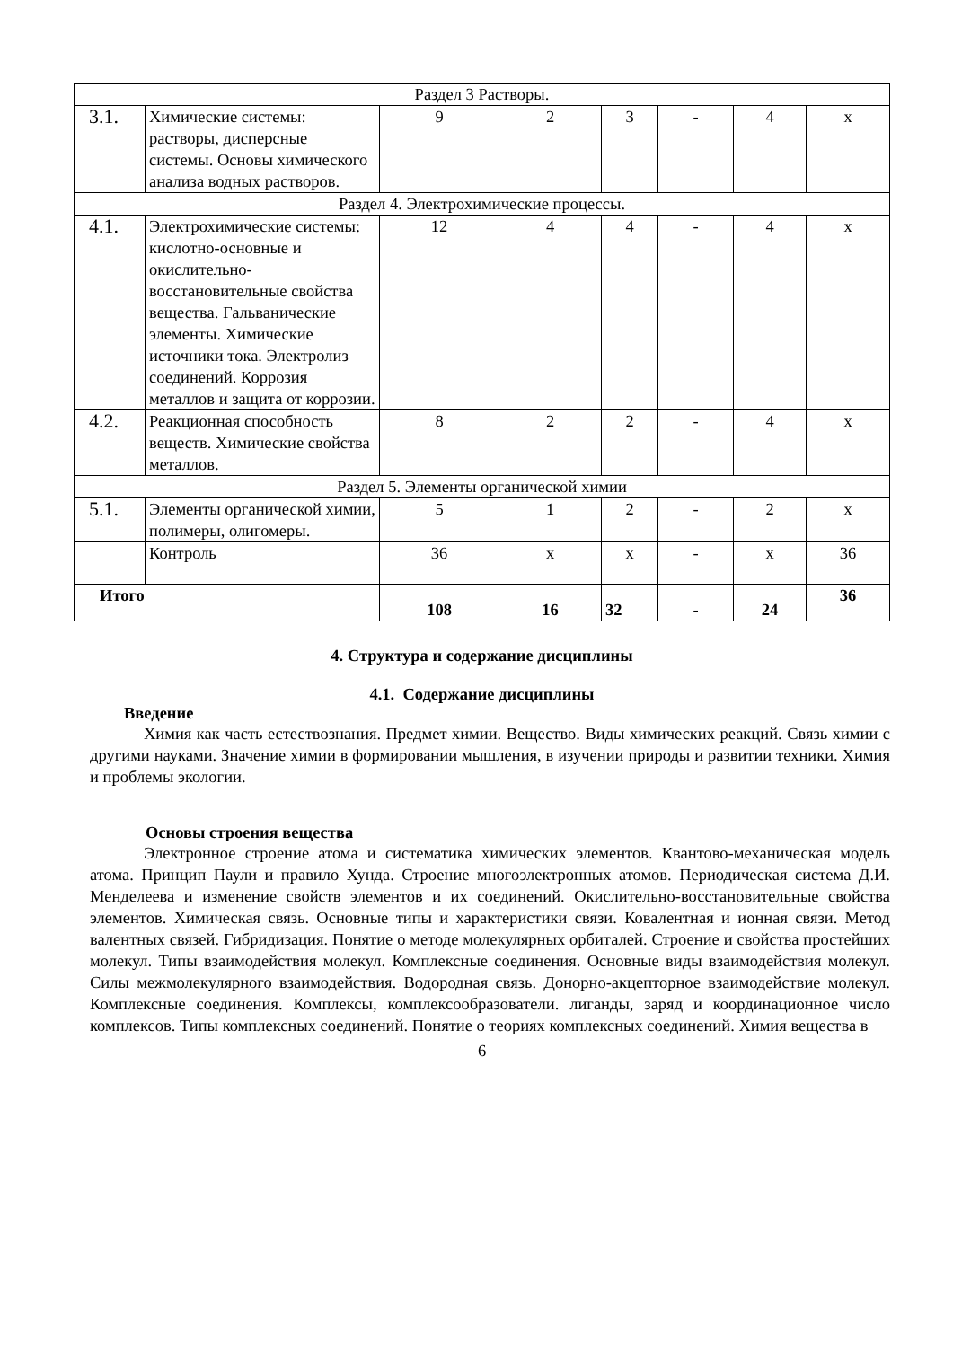| Раздел 3 Растворы. | | | | | | | |
| 3.1. | Химические системы: растворы, дисперсные системы. Основы химического анализа водных растворов. | 9 | 2 | 3 | - | 4 | x |
| Раздел 4. Электрохимические процессы. | | | | | | | |
| 4.1. | Электрохимические системы: кислотно-основные и окислительно-восстановительные свойства вещества. Гальванические элементы. Химические источники тока. Электролиз соединений. Коррозия металлов и защита от коррозии. | 12 | 4 | 4 | - | 4 | x |
| 4.2. | Реакционная способность веществ. Химические свойства металлов. | 8 | 2 | 2 | - | 4 | x |
| Раздел 5. Элементы органической химии | | | | | | | |
| 5.1. | Элементы органической химии, полимеры, олигомеры. | 5 | 1 | 2 | - | 2 | x |
| | Контроль | 36 | x | x | - | x | 36 |
| Итого | | 108 | 16 | 32 | - | 24 | 36 |
4. Структура и содержание дисциплины
4.1. Содержание дисциплины
Введение
Химия как часть естествознания. Предмет химии. Вещество. Виды химических реакций. Связь химии с другими науками. Значение химии в формировании мышления, в изучении природы и развитии техники. Химия и проблемы экологии.
Основы строения вещества
Электронное строение атома и систематика химических элементов. Квантово-механическая модель атома. Принцип Паули и правило Хунда. Строение многоэлектронных атомов. Периодическая система Д.И. Менделеева и изменение свойств элементов и их соединений. Окислительно-восстановительные свойства элементов. Химическая связь. Основные типы и характеристики связи. Ковалентная и ионная связи. Метод валентных связей. Гибридизация. Понятие о методе молекулярных орбиталей. Строение и свойства простейших молекул. Типы взаимодействия молекул. Комплексные соединения. Основные виды взаимодействия молекул. Силы межмолекулярного взаимодействия. Водородная связь. Донорно-акцепторное взаимодействие молекул. Комплексные соединения. Комплексы, комплексообразователи. лиганды, заряд и координационное число комплексов. Типы комплексных соединений. Понятие о теориях комплексных соединений. Химия вещества в
6